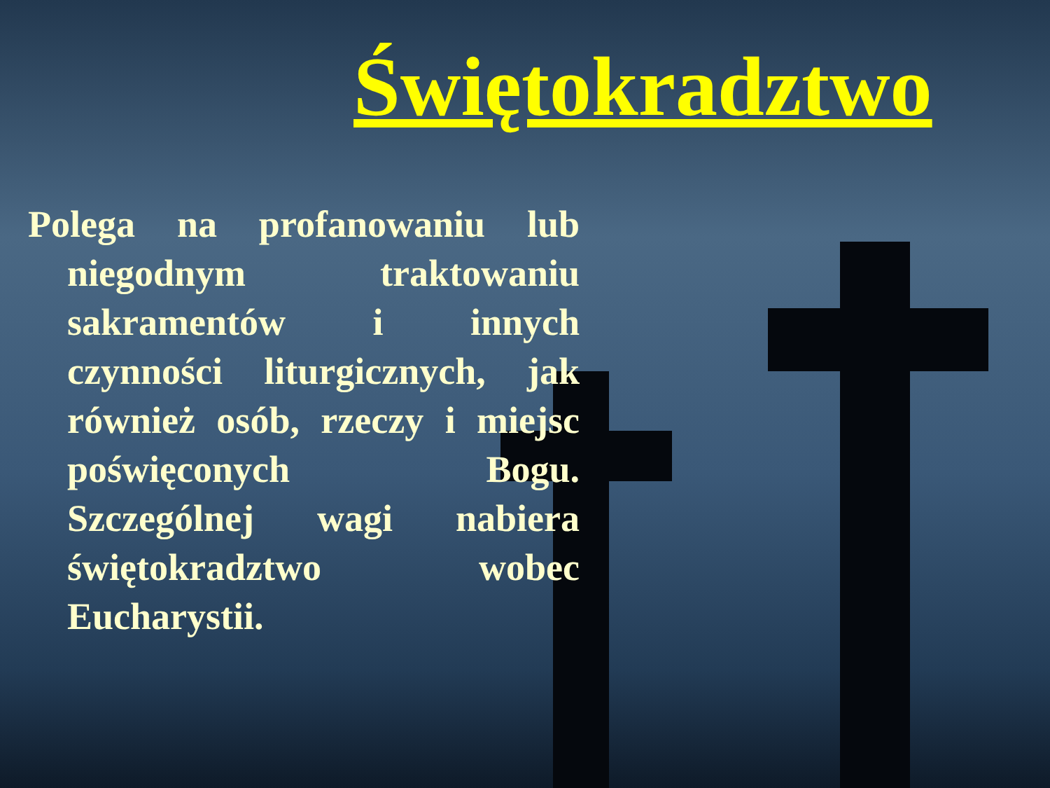Świętokradztwo
Polega na profanowaniu lub niegodnym traktowaniu sakramentów i innych czynności liturgicznych, jak również osób, rzeczy i miejsc poświęconych Bogu. Szczególnej wagi nabiera świętokradztwo wobec Eucharystii.